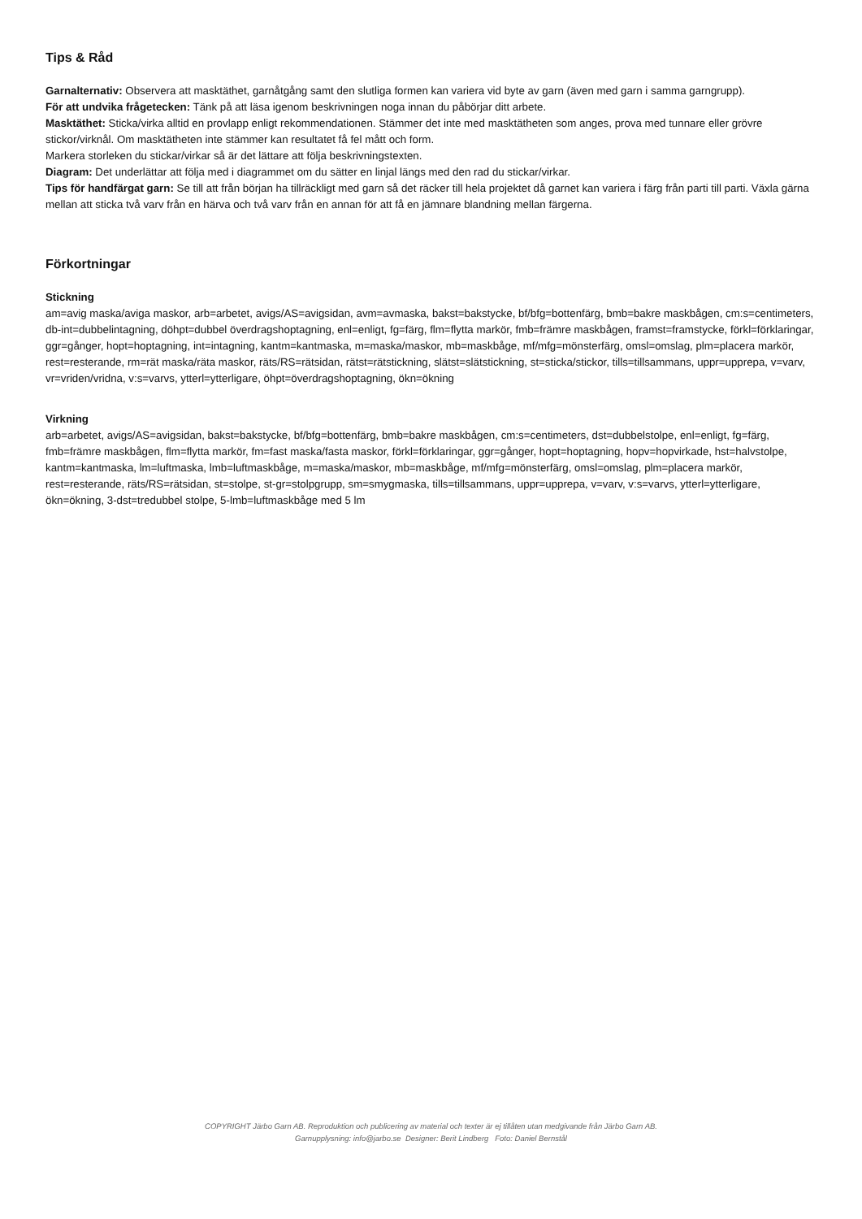Tips & Råd
Garnalternativ: Observera att masktäthet, garnåtgång samt den slutliga formen kan variera vid byte av garn (även med garn i samma garngrupp).
För att undvika frågetecken: Tänk på att läsa igenom beskrivningen noga innan du påbörjar ditt arbete.
Masktäthet: Sticka/virka alltid en provlapp enligt rekommendationen. Stämmer det inte med masktätheten som anges, prova med tunnare eller grövre stickor/virknål. Om masktätheten inte stämmer kan resultatet få fel mått och form.
Markera storleken du stickar/virkar så är det lättare att följa beskrivningstexten.
Diagram: Det underlättar att följa med i diagrammet om du sätter en linjal längs med den rad du stickar/virkar.
Tips för handfärgat garn: Se till att från början ha tillräckligt med garn så det räcker till hela projektet då garnet kan variera i färg från parti till parti. Växla gärna mellan att sticka två varv från en härva och två varv från en annan för att få en jämnare blandning mellan färgerna.
Förkortningar
Stickning
am=avig maska/aviga maskor, arb=arbetet, avigs/AS=avigsidan, avm=avmaska, bakst=bakstycke, bf/bfg=bottenfärg, bmb=bakre maskbågen, cm:s=centimeters, db-int=dubbelintagning, döhpt=dubbel överdragshoptagning, enl=enligt, fg=färg, flm=flytta markör, fmb=främre maskbågen, framst=framstycke, förkl=förklaringar, ggr=gånger, hopt=hoptagning, int=intagning, kantm=kantmaska, m=maska/maskor, mb=maskbåge, mf/mfg=mönsterfärg, omsl=omslag, plm=placera markör, rest=resterande, rm=rät maska/räta maskor, räts/RS=rätsidan, rätst=rätstickning, slätst=slätstickning, st=sticka/stickor, tills=tillsammans, uppr=upprepa, v=varv, vr=vriden/vridna, v:s=varvs, ytterl=ytterligare, öhpt=överdragshoptagning, ökn=ökning
Virkning
arb=arbetet, avigs/AS=avigsidan, bakst=bakstycke, bf/bfg=bottenfärg, bmb=bakre maskbågen, cm:s=centimeters, dst=dubbelstolpe, enl=enligt, fg=färg, fmb=främre maskbågen, flm=flytta markör, fm=fast maska/fasta maskor, förkl=förklaringar, ggr=gånger, hopt=hoptagning, hopv=hopvirkade, hst=halvstolpe, kantm=kantmaska, lm=luftmaska, lmb=luftmaskbåge, m=maska/maskor, mb=maskbåge, mf/mfg=mönsterfärg, omsl=omslag, plm=placera markör, rest=resterande, räts/RS=rätsidan, st=stolpe, st-gr=stolpgrupp, sm=smygmaska, tills=tillsammans, uppr=upprepa, v=varv, v:s=varvs, ytterl=ytterligare, ökn=ökning, 3-dst=tredubbel stolpe, 5-lmb=luftmaskbåge med 5 lm
COPYRIGHT Järbo Garn AB. Reproduktion och publicering av material och texter är ej tillåten utan medgivande från Järbo Garn AB.
Garnupplysning: info@jarbo.se Designer: Berit Lindberg Foto: Daniel Bernstål